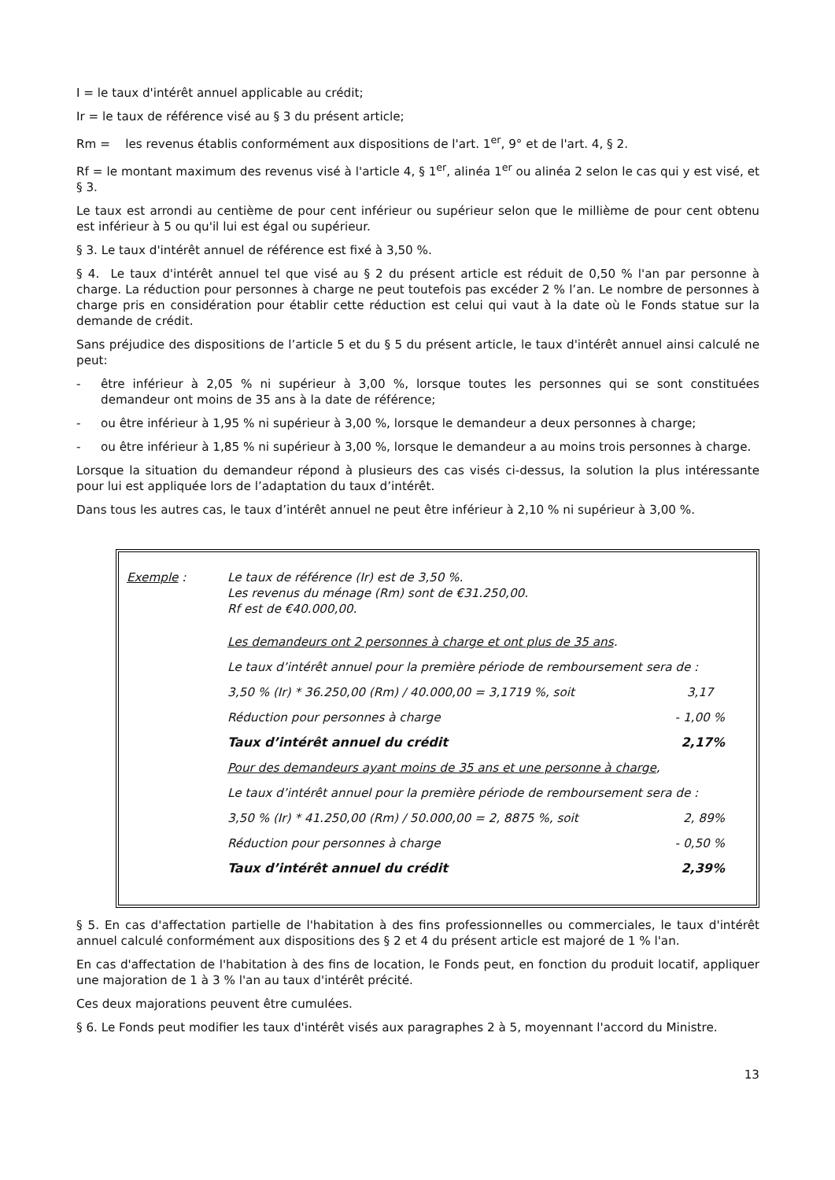I = le taux d'intérêt annuel applicable au crédit;
Ir = le taux de référence visé au § 3 du présent article;
Rm = les revenus établis conformément aux dispositions de l'art. 1<sup>er</sup>, 9° et de l'art. 4, § 2.
Rf = le montant maximum des revenus visé à l'article 4, § 1<sup>er</sup>, alinéa 1<sup>er</sup> ou alinéa 2 selon le cas qui y est visé, et § 3.
Le taux est arrondi au centième de pour cent inférieur ou supérieur selon que le millième de pour cent obtenu est inférieur à 5 ou qu'il lui est égal ou supérieur.
§ 3. Le taux d'intérêt annuel de référence est fixé à 3,50 %.
§ 4. Le taux d'intérêt annuel tel que visé au § 2 du présent article est réduit de 0,50 % l'an par personne à charge. La réduction pour personnes à charge ne peut toutefois pas excéder 2 % l’an. Le nombre de personnes à charge pris en considération pour établir cette réduction est celui qui vaut à la date où le Fonds statue sur la demande de crédit.
Sans préjudice des dispositions de l’article 5 et du § 5 du présent article, le taux d'intérêt annuel ainsi calculé ne peut:
- être inférieur à 2,05 % ni supérieur à 3,00 %, lorsque toutes les personnes qui se sont constituées demandeur ont moins de 35 ans à la date de référence;
- ou être inférieur à 1,95 % ni supérieur à 3,00 %, lorsque le demandeur a deux personnes à charge;
- ou être inférieur à 1,85 % ni supérieur à 3,00 %, lorsque le demandeur a au moins trois personnes à charge.
Lorsque la situation du demandeur répond à plusieurs des cas visés ci-dessus, la solution la plus intéressante pour lui est appliquée lors de l’adaptation du taux d’intérêt.
Dans tous les autres cas, le taux d’intérêt annuel ne peut être inférieur à 2,10 % ni supérieur à 3,00 %.
Exemple : Le taux de référence (Ir) est de 3,50 %.
Les revenus du ménage (Rm) sont de €31.250,00.
Rf est de €40.000,00.
Les demandeurs ont 2 personnes à charge et ont plus de 35 ans.
Le taux d’intérêt annuel pour la première période de remboursement sera de :
3,50 % (Ir) * 36.250,00 (Rm) / 40.000,00 = 3,1719 %, soit 3,17
Réduction pour personnes à charge - 1,00 %
Taux d’intérêt annuel du crédit 2,17%
Pour des demandeurs ayant moins de 35 ans et une personne à charge,
Le taux d’intérêt annuel pour la première période de remboursement sera de :
3,50 % (Ir) * 41.250,00 (Rm) / 50.000,00 = 2, 8875 %, soit 2, 89%
Réduction pour personnes à charge - 0,50 %
Taux d’intérêt annuel du crédit 2,39%
§ 5. En cas d'affectation partielle de l'habitation à des fins professionnelles ou commerciales, le taux d'intérêt annuel calculé conformément aux dispositions des § 2 et 4 du présent article est majoré de 1 % l'an.
En cas d'affectation de l'habitation à des fins de location, le Fonds peut, en fonction du produit locatif, appliquer une majoration de 1 à 3 % l'an au taux d'intérêt précité.
Ces deux majorations peuvent être cumulées.
§ 6. Le Fonds peut modifier les taux d'intérêt visés aux paragraphes 2 à 5, moyennant l'accord du Ministre.
13